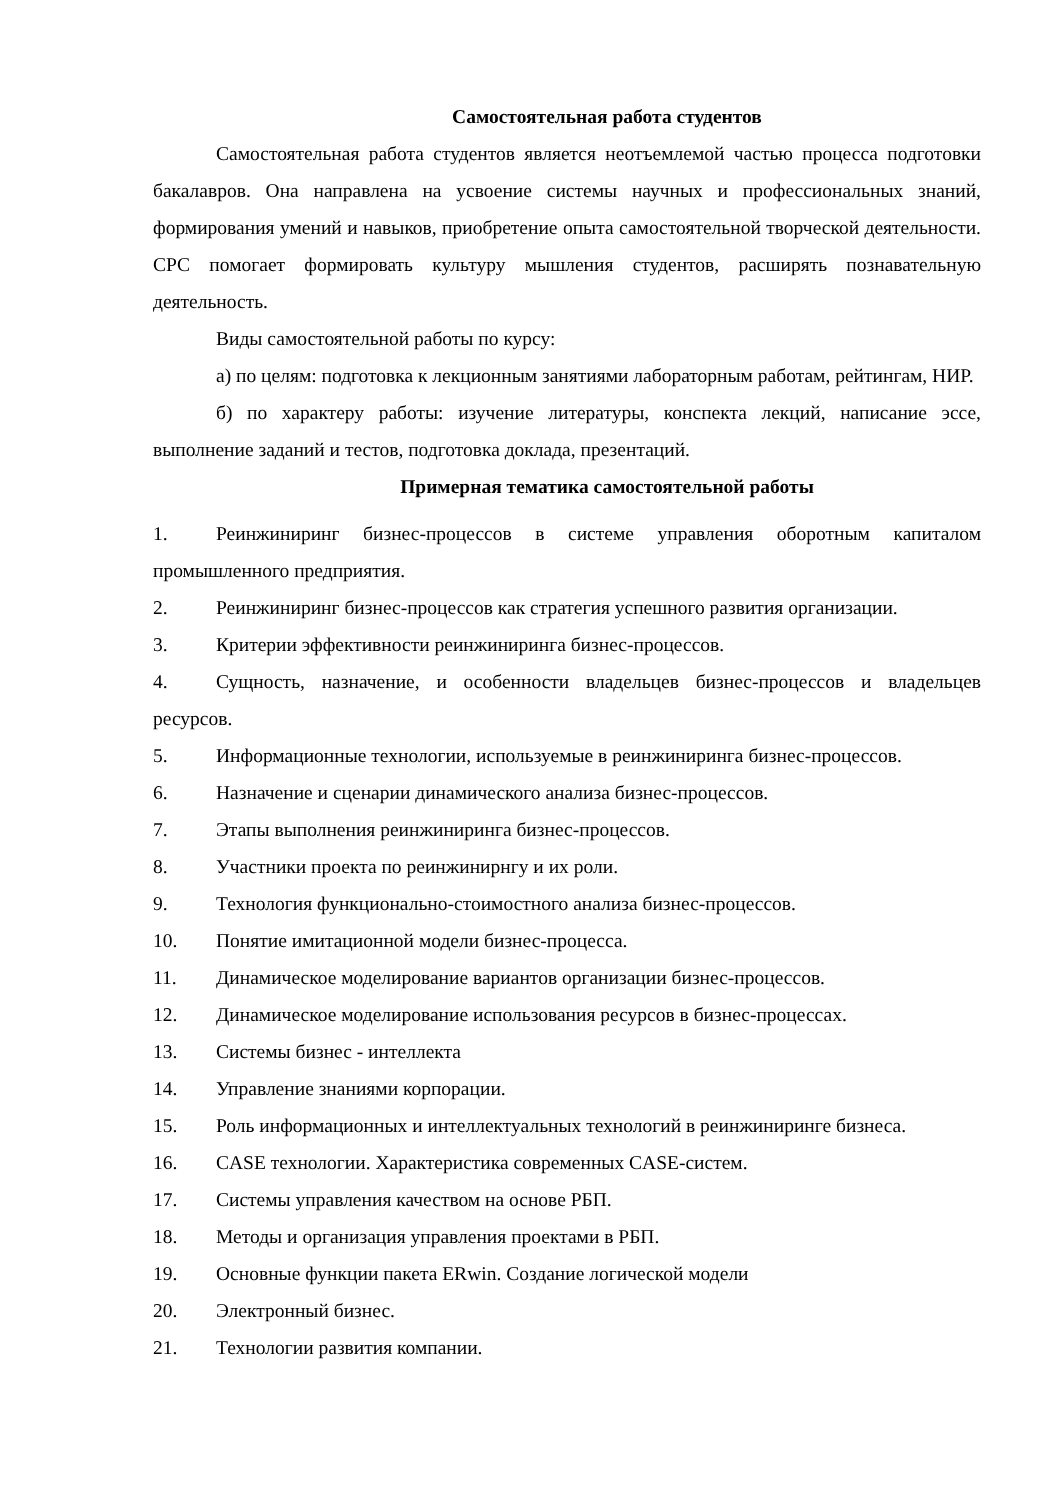Самостоятельная работа студентов
Самостоятельная работа студентов является неотъемлемой частью процесса подготовки бакалавров. Она направлена на усвоение системы научных и профессиональных знаний, формирования умений и навыков, приобретение опыта самостоятельной творческой деятельности. СРС помогает формировать культуру мышления студентов, расширять познавательную деятельность.
Виды самостоятельной работы по курсу:
а) по целям: подготовка к лекционным занятиями лабораторным работам, рейтингам, НИР.
б) по характеру работы: изучение литературы, конспекта лекций, написание эссе, выполнение заданий и тестов, подготовка доклада, презентаций.
Примерная тематика самостоятельной работы
1. Реинжиниринг бизнес-процессов в системе управления оборотным капиталом промышленного предприятия.
2. Реинжиниринг бизнес-процессов как стратегия успешного развития организации.
3. Критерии эффективности реинжиниринга бизнес-процессов.
4. Сущность, назначение, и особенности владельцев бизнес-процессов и владельцев ресурсов.
5. Информационные технологии, используемые в реинжиниринга бизнес-процессов.
6. Назначение и сценарии динамического анализа бизнес-процессов.
7. Этапы выполнения реинжиниринга бизнес-процессов.
8. Участники проекта по реинжинирнгу и их роли.
9. Технология функционально-стоимостного анализа бизнес-процессов.
10. Понятие имитационной модели бизнес-процесса.
11. Динамическое моделирование вариантов организации бизнес-процессов.
12. Динамическое моделирование использования ресурсов в бизнес-процессах.
13. Системы бизнес - интеллекта
14. Управление знаниями корпорации.
15. Роль информационных и интеллектуальных технологий в реинжиниринге бизнеса.
16. CASE технологии. Характеристика современных CASE-систем.
17. Системы управления качеством на основе РБП.
18. Методы и организация управления проектами в РБП.
19. Основные функции пакета ERwin. Создание логической модели
20. Электронный бизнес.
21. Технологии развития компании.